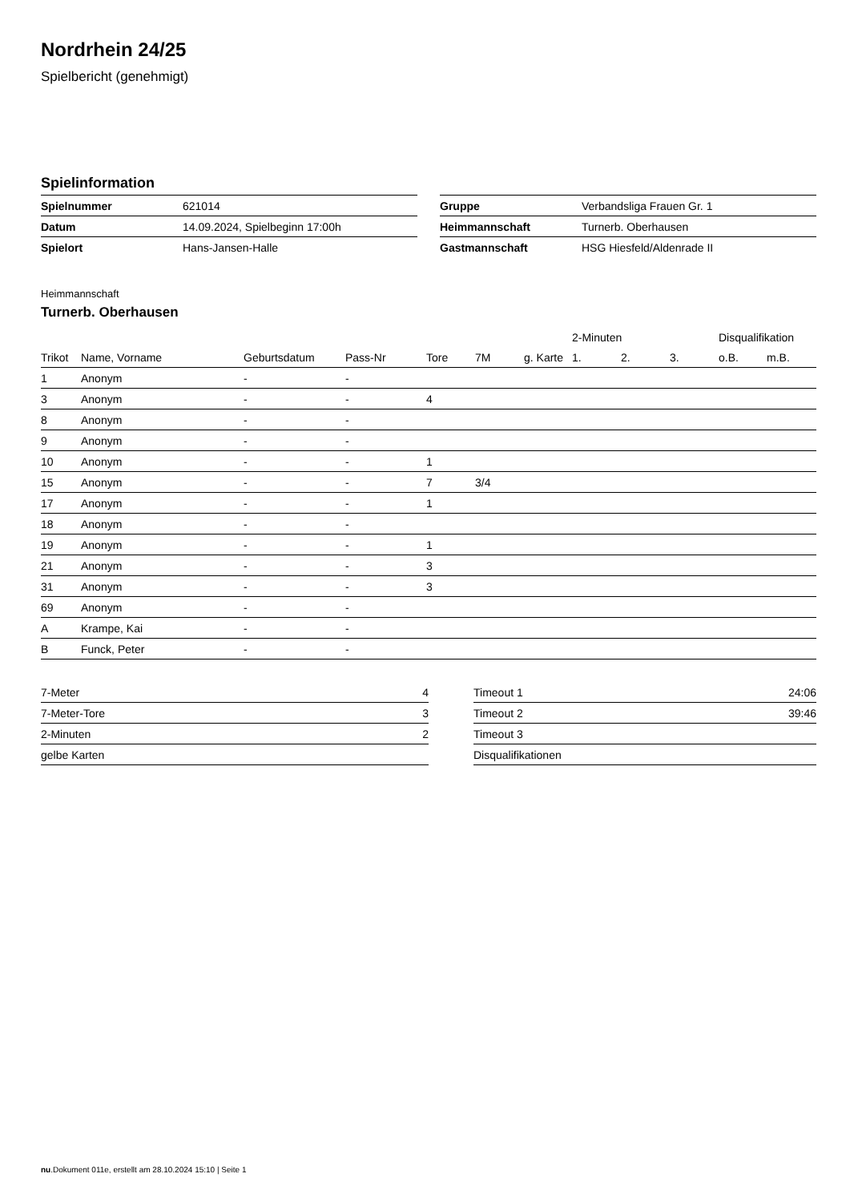Nordrhein 24/25
Spielbericht (genehmigt)
Spielinformation
| Spielnummer | 621014 |
| Datum | 14.09.2024, Spielbeginn 17:00h |
| Spielort | Hans-Jansen-Halle |
| Gruppe | Verbandsliga Frauen Gr. 1 |
| Heimmannschaft | Turnerb. Oberhausen |
| Gastmannschaft | HSG Hiesfeld/Aldenrade II |
Heimmannschaft
Turnerb. Oberhausen
| | | | | | | | 2-Minuten | | | Disqualifikation | |
| --- | --- | --- | --- | --- | --- | --- | --- | --- | --- | --- | --- |
| Trikot | Name, Vorname | Geburtsdatum | Pass-Nr | Tore | 7M | g. Karte | 1. | 2. | 3. | o.B. | m.B. |
| 1 | Anonym | - | - | | | | | | | | |
| 3 | Anonym | - | - | 4 | | | | | | | |
| 8 | Anonym | - | - | | | | | | | | |
| 9 | Anonym | - | - | | | | | | | | |
| 10 | Anonym | - | - | 1 | | | | | | | |
| 15 | Anonym | - | - | 7 | 3/4 | | | | | | |
| 17 | Anonym | - | - | 1 | | | | | | | |
| 18 | Anonym | - | - | | | | | | | | |
| 19 | Anonym | - | - | 1 | | | | | | | |
| 21 | Anonym | - | - | 3 | | | | | | | |
| 31 | Anonym | - | - | 3 | | | | | | | |
| 69 | Anonym | - | - | | | | | | | | |
| A | Krampe, Kai | - | - | | | | | | | | |
| B | Funck, Peter | - | - | | | | | | | | |
| 7-Meter | 4 |
| 7-Meter-Tore | 3 |
| 2-Minuten | 2 |
| gelbe Karten | |
| Timeout 1 | 24:06 |
| Timeout 2 | 39:46 |
| Timeout 3 | |
| Disqualifikationen | |
nu.Dokument 011e, erstellt am 28.10.2024 15:10 | Seite 1